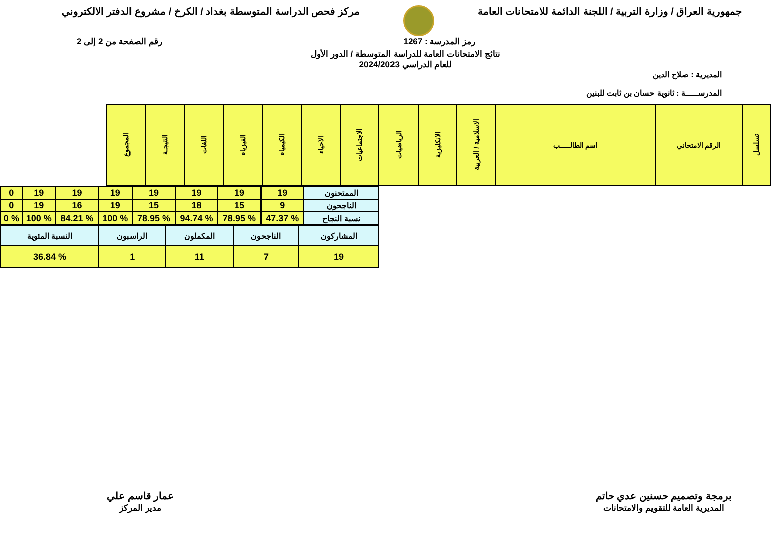جمهورية العراق / وزارة التربية / اللجنة الدائمة للامتحانات العامة
مركز فحص الدراسة المتوسطة بغداد / الكرخ / مشروع الدفتر الالكتروني
رمز المدرسة : 1267 رقم الصفحة من 2 إلى 2
نتائج الامتحانات العامة للدراسة المتوسطة / الدور الأول
للعام الدراسي 2024/2023
المديرية : صلاح الدين
المدرســـــة : ثانوية حسان بن ثابت للبنين
| تسلسل | الرقم الامتحاني | اسم الطالـــــب | الاسلامية / العربية | الانكليزية | الرياضيات | الاجتماعيات | الاحياء | الكيمياء | الفيزياء | اللغات | النتيجـة | المجموع |
| --- | --- | --- | --- | --- | --- | --- | --- | --- | --- | --- | --- | --- |
| الممتحنون | 19 | 19 | 19 | 19 | 19 | 19 | 19 | 0 |
| الناجحون | 9 | 15 | 18 | 15 | 19 | 16 | 19 | 0 |
| نسبة النجاح | % 47.37 | % 78.95 | % 94.74 | % 78.95 | % 100 | % 84.21 | % 100 | % 0 |
| المشاركون | الناجحون | المكملون | الراسبون | النسبة المئوية |
| 19 | 7 | 11 | 1 | % 36.84 |
برمجة وتصميم حسنين عدي حاتم
المديرية العامة للتقويم والامتحانات
عمار قاسم علي
مدير المركز